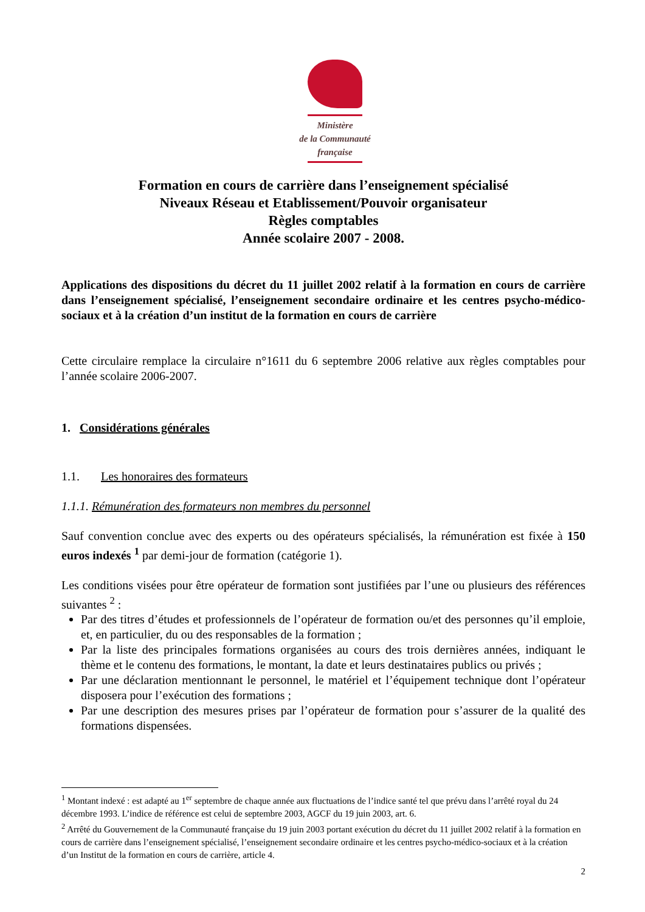Ministère
de la Communauté
française
Formation en cours de carrière dans l’enseignement spécialisé
Niveaux Réseau et Etablissement/Pouvoir organisateur
Règles comptables
Année scolaire 2007 - 2008.
Applications des dispositions du décret du 11 juillet 2002 relatif à la formation en cours de carrière dans l’enseignement spécialisé, l’enseignement secondaire ordinaire et les centres psycho-médico-sociaux et à la création d’un institut de la formation en cours de carrière
Cette circulaire remplace la circulaire n°1611 du 6 septembre 2006 relative aux règles comptables pour l’année scolaire 2006-2007.
1. Considérations générales
1.1. Les honoraires des formateurs
1.1.1. Rémunération des formateurs non membres du personnel
Sauf convention conclue avec des experts ou des opérateurs spécialisés, la rémunération est fixée à 150 euros indexés <sup>1</sup> par demi-jour de formation (catégorie 1).
Les conditions visées pour être opérateur de formation sont justifiées par l’une ou plusieurs des références suivantes <sup>2</sup> :
Par des titres d’études et professionnels de l’opérateur de formation ou/et des personnes qu’il emploie, et, en particulier, du ou des responsables de la formation ;
Par la liste des principales formations organisées au cours des trois dernières années, indiquant le thème et le contenu des formations, le montant, la date et leurs destinataires publics ou privés ;
Par une déclaration mentionnant le personnel, le matériel et l’équipement technique dont l’opérateur disposera pour l’exécution des formations ;
Par une description des mesures prises par l’opérateur de formation pour s’assurer de la qualité des formations dispensées.
<sup>1</sup> Montant indexé : est adapté au 1<sup>er</sup> septembre de chaque année aux fluctuations de l’indice santé tel que prévu dans l’arrêté royal du 24 décembre 1993. L’indice de référence est celui de septembre 2003, AGCF du 19 juin 2003, art. 6.
<sup>2</sup> Arrêté du Gouvernement de la Communauté française du 19 juin 2003 portant exécution du décret du 11 juillet 2002 relatif à la formation en cours de carrière dans l’enseignement spécialisé, l’enseignement secondaire ordinaire et les centres psycho-médico-sociaux et à la création d’un Institut de la formation en cours de carrière, article 4.
2